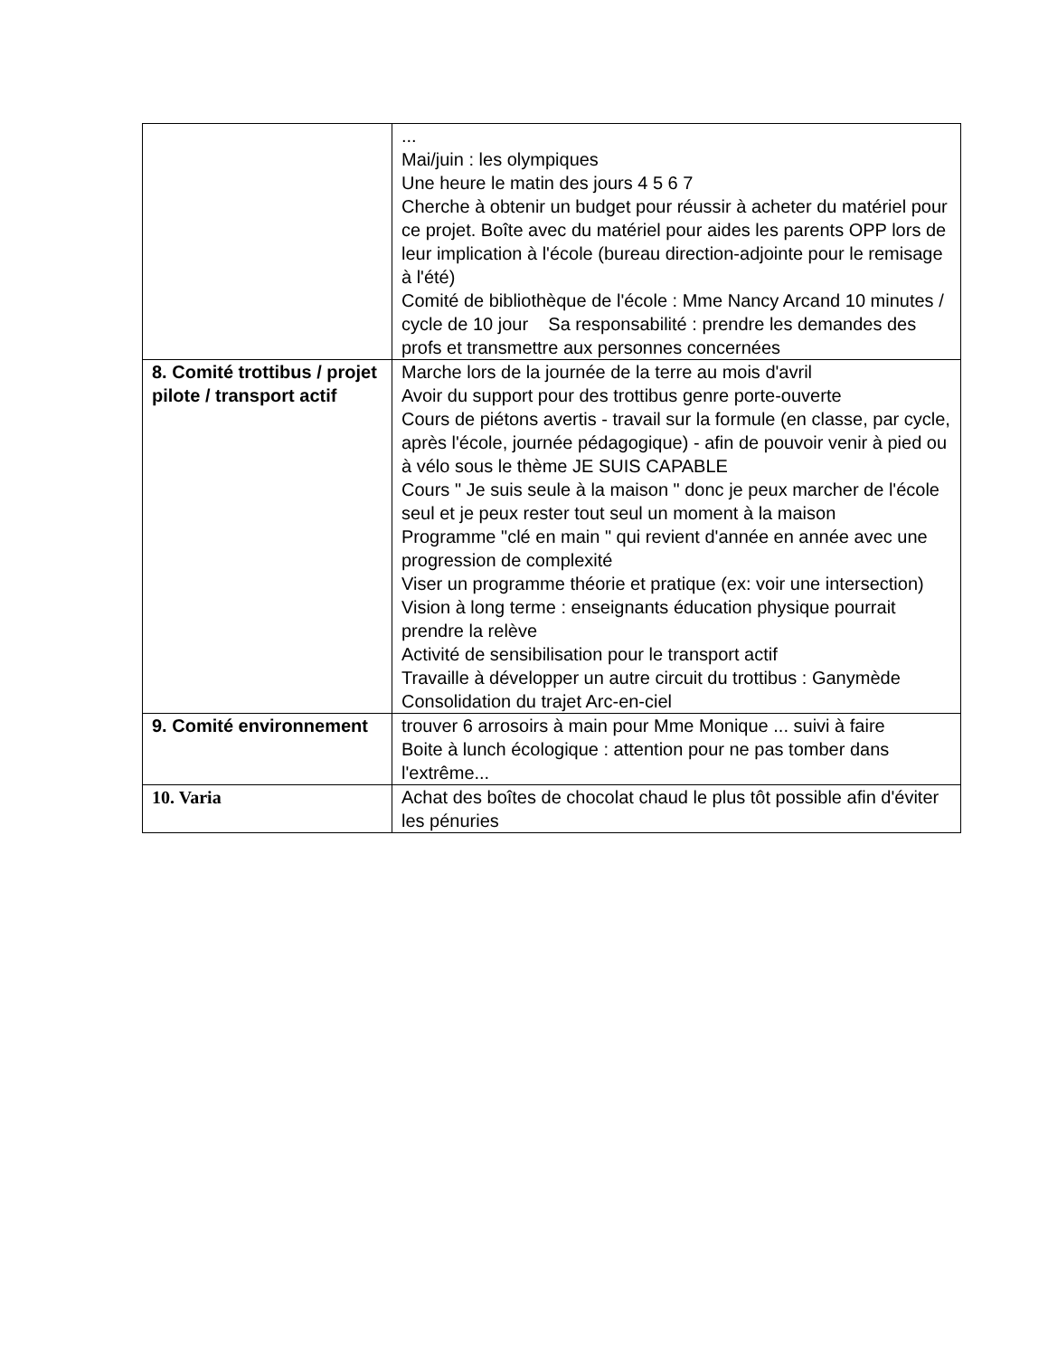| | ... Mai/juin : les olympiques Une heure le matin des jours 4 5 6 7 Cherche à obtenir un budget pour réussir à acheter du matériel pour ce projet. Boîte avec du matériel pour aides les parents OPP lors de leur implication à l'école (bureau direction-adjointe pour le remisage à l'été) Comité de bibliothèque de l'école : Mme Nancy Arcand 10 minutes / cycle de 10 jour Sa responsabilité : prendre les demandes des profs et transmettre aux personnes concernées |
| 8. Comité trottibus / projet pilote / transport actif | Marche lors de la journée de la terre au mois d'avril Avoir du support pour des trottibus genre porte-ouverte Cours de piétons avertis - travail sur la formule (en classe, par cycle, après l'école, journée pédagogique) - afin de pouvoir venir à pied ou à vélo sous le thème JE SUIS CAPABLE Cours " Je suis seule à la maison " donc je peux marcher de l'école seul et je peux rester tout seul un moment à la maison Programme "clé en main " qui revient d'année en année avec une progression de complexité Viser un programme théorie et pratique (ex: voir une intersection) Vision à long terme : enseignants éducation physique pourrait prendre la relève Activité de sensibilisation pour le transport actif Travaille à développer un autre circuit du trottibus : Ganymède Consolidation du trajet Arc-en-ciel |
| 9. Comité environnement | trouver 6 arrosoirs à main pour Mme Monique ... suivi à faire Boite à lunch écologique : attention pour ne pas tomber dans l'extrême... |
| 10. Varia | Achat des boîtes de chocolat chaud le plus tôt possible afin d'éviter les pénuries |